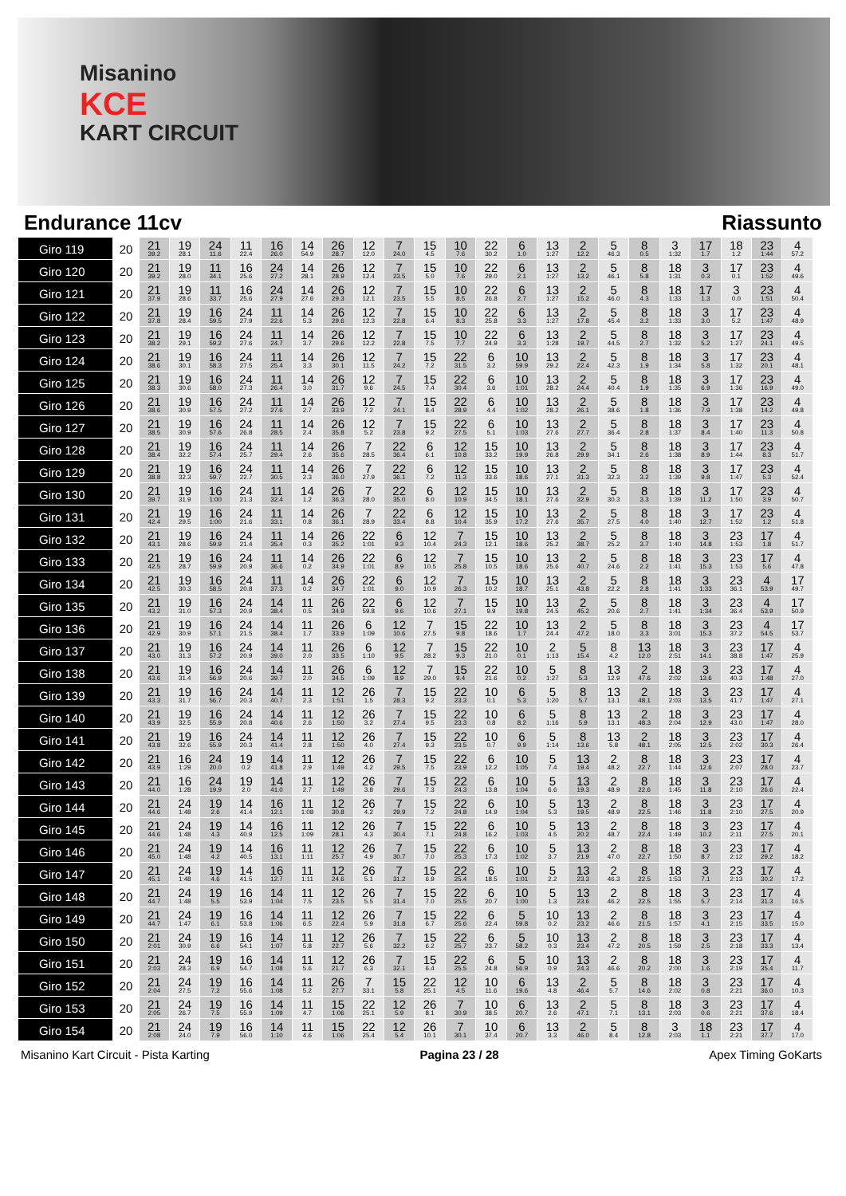Misanino
KCE
KART CIRCUIT
Endurance 11cv Riassunto
| Giro 119 | 20 | 21 39.2 | 19 28.1 | 24 11.6 | 11 22.4 | 16 26.0 | 14 54.9 | 26 28.7 | 12 12.0 | 7 24.0 | 15 4.5 | 10 7.6 | 22 30.2 | 6 1.0 | 13 1:27 | 2 12.2 | 5 46.3 | 8 0.5 | 3 1:32 | 17 1.7 | 18 1.2 | 23 1:44 | 4 57.2 |
| Giro 120 | 20 | 21 39.2 | 19 28.0 | 11 34.1 | 16 25.6 | 24 27.2 | 14 28.1 | 26 28.9 | 12 12.4 | 7 23.5 | 15 5.0 | 10 7.6 | 22 29.0 | 6 2.1 | 13 1:27 | 2 13.2 | 5 46.1 | 8 5.8 | 18 1:31 | 3 0.3 | 17 0.1 | 23 1:52 | 4 49.6 |
| Giro 121 | 20 | 21 37.9 | 19 28.6 | 11 33.7 | 16 25.6 | 24 27.9 | 14 27.6 | 26 29.3 | 12 12.1 | 7 23.5 | 15 5.5 | 10 8.5 | 22 26.8 | 6 2.7 | 13 1:27 | 2 15.2 | 5 46.0 | 8 4.3 | 18 1:33 | 17 1.3 | 3 0.0 | 23 1:51 | 4 50.4 |
| Giro 122 | 20 | 21 37.8 | 19 28.4 | 16 59.5 | 24 27.9 | 11 22.6 | 14 5.3 | 26 29.6 | 12 12.3 | 7 22.8 | 15 6.4 | 10 8.3 | 22 25.8 | 6 3.3 | 13 1:27 | 2 17.8 | 5 45.4 | 8 3.2 | 18 1:33 | 3 3.0 | 17 5.2 | 23 1:47 | 4 48.9 |
| Giro 123 | 20 | 21 38.2 | 19 29.1 | 16 59.2 | 24 27.6 | 11 24.7 | 14 3.7 | 26 29.6 | 12 12.2 | 7 22.8 | 15 7.5 | 10 7.7 | 22 24.9 | 6 3.3 | 13 1:28 | 2 19.7 | 5 44.5 | 8 2.7 | 18 1:32 | 3 5.2 | 17 1:27 | 23 24.1 | 4 49.5 |
| Giro 124 | 20 | 21 38.6 | 19 30.1 | 16 58.3 | 24 27.5 | 11 25.4 | 14 3.3 | 26 30.1 | 12 11.5 | 7 24.2 | 15 7.2 | 22 31.5 | 6 3.2 | 10 59.9 | 13 29.2 | 2 22.4 | 5 42.3 | 8 1.9 | 18 1:34 | 3 5.8 | 17 1:32 | 23 20.1 | 4 48.1 |
| Giro 125 | 20 | 21 38.3 | 19 30.6 | 16 58.0 | 24 27.3 | 11 26.4 | 14 3.0 | 26 31.7 | 12 9.6 | 7 24.5 | 15 7.4 | 22 30.4 | 6 3.6 | 10 1:01 | 13 28.2 | 2 24.4 | 5 40.4 | 8 1.9 | 18 1:35 | 3 6.9 | 17 1:36 | 23 16.9 | 4 49.0 |
| Giro 126 | 20 | 21 38.6 | 19 30.9 | 16 57.5 | 24 27.2 | 11 27.6 | 14 2.7 | 26 33.9 | 12 7.2 | 7 24.1 | 15 8.4 | 22 28.9 | 6 4.4 | 10 1:02 | 13 28.2 | 2 26.1 | 5 38.6 | 8 1.8 | 18 1:36 | 3 7.9 | 17 1:38 | 23 14.2 | 4 49.8 |
| Giro 127 | 20 | 21 38.5 | 19 30.9 | 16 57.6 | 24 26.8 | 11 28.5 | 14 2.4 | 26 35.8 | 12 5.2 | 7 23.8 | 15 9.2 | 22 27.5 | 6 5.1 | 10 1:03 | 13 27.6 | 2 27.7 | 5 36.4 | 8 2.8 | 18 1:37 | 3 8.4 | 17 1:40 | 23 11.3 | 4 50.8 |
| Giro 128 | 20 | 21 38.4 | 19 32.2 | 16 57.4 | 24 25.7 | 11 29.4 | 14 2.6 | 26 35.6 | 7 28.5 | 22 36.4 | 6 6.1 | 12 10.8 | 15 33.2 | 10 19.9 | 13 26.8 | 2 29.9 | 5 34.1 | 8 2.6 | 18 1:38 | 3 8.9 | 17 1:44 | 23 8.3 | 4 51.7 |
| Giro 129 | 20 | 21 38.8 | 19 32.3 | 16 59.7 | 24 22.7 | 11 30.5 | 14 2.3 | 26 36.0 | 7 27.9 | 22 36.1 | 6 7.2 | 12 11.3 | 15 33.6 | 10 18.6 | 13 27.1 | 2 31.3 | 5 32.3 | 8 3.2 | 18 1:39 | 3 9.8 | 17 1:47 | 23 5.3 | 4 52.4 |
| Giro 130 | 20 | 21 39.7 | 19 31.9 | 16 1:00 | 24 21.3 | 11 32.4 | 14 1.2 | 26 36.3 | 7 28.0 | 22 35.0 | 6 8.0 | 12 10.9 | 15 34.5 | 10 18.1 | 13 27.6 | 2 32.9 | 5 30.3 | 8 3.3 | 18 1:39 | 3 11.2 | 17 1:50 | 23 3.9 | 4 50.7 |
| Giro 131 | 20 | 21 42.4 | 19 29.5 | 16 1:00 | 24 21.6 | 11 33.1 | 14 0.8 | 26 36.1 | 7 28.9 | 22 33.4 | 6 8.8 | 12 10.4 | 15 35.9 | 10 17.2 | 13 27.6 | 2 35.7 | 5 27.5 | 8 4.0 | 18 1:40 | 3 12.7 | 17 1:52 | 23 1.2 | 4 51.8 |
| Giro 132 | 20 | 21 43.1 | 19 28.6 | 16 59.9 | 24 21.4 | 11 35.4 | 14 0.3 | 26 35.2 | 22 1:01 | 6 9.3 | 12 10.4 | 7 24.3 | 15 12.1 | 10 18.6 | 13 25.2 | 2 38.7 | 5 25.2 | 8 3.7 | 18 1:40 | 3 14.8 | 23 1:53 | 17 1.8 | 4 51.7 |
| Giro 133 | 20 | 21 42.5 | 19 28.7 | 16 59.9 | 24 20.9 | 11 36.6 | 14 0.2 | 26 34.9 | 22 1:01 | 6 8.9 | 12 10.5 | 7 25.8 | 15 10.5 | 10 18.6 | 13 25.6 | 2 40.7 | 5 24.6 | 8 2.2 | 18 1:41 | 3 15.3 | 23 1:53 | 17 5.6 | 4 47.8 |
| Giro 134 | 20 | 21 42.5 | 19 30.3 | 16 58.5 | 24 20.8 | 11 37.3 | 14 0.2 | 26 34.7 | 22 1:01 | 6 9.0 | 12 10.9 | 7 26.3 | 15 10.2 | 10 18.7 | 13 25.1 | 2 43.8 | 5 22.2 | 8 2.8 | 18 1:41 | 3 1:33 | 23 36.1 | 4 53.9 | 17 49.7 |
| Giro 135 | 20 | 21 43.2 | 19 31.0 | 16 57.3 | 24 20.9 | 14 38.4 | 11 0.5 | 26 34.9 | 22 59.8 | 6 9.6 | 12 10.6 | 7 27.1 | 15 9.9 | 10 19.8 | 13 24.5 | 2 45.2 | 5 20.6 | 8 2.7 | 18 1:41 | 3 1:34 | 23 36.4 | 4 53.9 | 17 50.9 |
| Giro 136 | 20 | 21 42.9 | 19 30.9 | 16 57.1 | 24 21.5 | 14 38.4 | 11 1.7 | 26 33.9 | 6 1:09 | 12 10.6 | 7 27.5 | 15 9.8 | 22 18.6 | 10 1.7 | 13 24.4 | 2 47.2 | 5 18.0 | 8 3.3 | 18 3:01 | 3 15.3 | 23 37.2 | 4 54.5 | 17 53.7 |
| Giro 137 | 20 | 21 43.0 | 19 31.3 | 16 57.2 | 24 20.9 | 14 39.0 | 11 2.0 | 26 33.5 | 6 1:10 | 12 9.5 | 7 28.2 | 15 9.3 | 22 21.0 | 10 0.1 | 2 1:13 | 5 15.4 | 8 4.2 | 13 12.0 | 18 2:51 | 3 14.1 | 23 38.8 | 17 1:47 | 4 25.9 |
| Giro 138 | 20 | 21 43.6 | 19 31.4 | 16 56.9 | 24 20.6 | 14 39.7 | 11 2.0 | 26 34.5 | 6 1:09 | 12 8.9 | 7 29.0 | 15 9.4 | 22 21.6 | 10 0.2 | 5 1:27 | 8 5.3 | 13 12.9 | 2 47.6 | 18 2:02 | 3 13.6 | 23 40.3 | 17 1:48 | 4 27.0 |
| Giro 139 | 20 | 21 43.3 | 19 31.7 | 16 56.7 | 24 20.3 | 14 40.7 | 11 2.3 | 12 1:51 | 26 1.5 | 7 28.3 | 15 9.2 | 22 23.3 | 10 0.1 | 6 5.3 | 5 1:20 | 8 5.7 | 13 13.1 | 2 48.1 | 18 2:03 | 3 13.5 | 23 41.7 | 17 1:47 | 4 27.1 |
| Giro 140 | 20 | 21 43.9 | 19 32.5 | 16 55.9 | 24 20.8 | 14 40.6 | 11 2.6 | 12 1:50 | 26 3.2 | 7 27.4 | 15 9.5 | 22 23.3 | 10 0.8 | 6 8.2 | 5 1:16 | 8 5.9 | 13 13.1 | 2 48.3 | 18 2:04 | 3 12.9 | 23 43.0 | 17 1:47 | 4 28.0 |
| Giro 141 | 20 | 21 43.8 | 19 32.6 | 16 55.9 | 24 20.3 | 14 41.4 | 11 2.8 | 12 1:50 | 26 4.0 | 7 27.4 | 15 9.3 | 22 23.5 | 10 0.7 | 6 9.9 | 5 1:14 | 8 13.6 | 13 5.8 | 2 48.1 | 18 2:05 | 3 12.5 | 23 2:02 | 17 30.3 | 4 26.4 |
| Giro 142 | 20 | 21 43.9 | 16 1:29 | 24 20.0 | 19 0.2 | 14 41.8 | 11 2.9 | 12 1:49 | 26 4.2 | 7 29.5 | 15 7.5 | 22 23.9 | 6 12.2 | 10 1:05 | 5 7.4 | 13 19.4 | 2 48.2 | 8 22.7 | 18 1:44 | 3 12.6 | 23 2:07 | 17 28.0 | 4 23.7 |
| Giro 143 | 20 | 21 44.0 | 16 1:28 | 24 19.9 | 19 2.0 | 14 41.0 | 11 2.7 | 12 1:49 | 26 3.8 | 7 29.6 | 15 7.3 | 22 24.3 | 6 13.8 | 10 1:04 | 5 6.6 | 13 19.3 | 2 48.9 | 8 22.6 | 18 1:45 | 3 11.8 | 23 2:10 | 17 26.6 | 4 22.4 |
| Giro 144 | 20 | 21 44.6 | 24 1:48 | 19 2.6 | 14 41.4 | 16 12.1 | 11 1:08 | 12 30.8 | 26 4.2 | 7 29.9 | 15 7.2 | 22 24.8 | 6 14.9 | 10 1:04 | 5 5.3 | 13 19.5 | 2 48.9 | 8 22.5 | 18 1:46 | 3 11.8 | 23 2:10 | 17 27.5 | 4 20.9 |
| Giro 145 | 20 | 21 44.6 | 24 1:48 | 19 4.3 | 14 40.9 | 16 12.5 | 11 1:09 | 12 28.1 | 26 4.3 | 7 30.4 | 15 7.1 | 22 24.8 | 6 16.2 | 10 1:03 | 5 4.5 | 13 20.2 | 2 48.7 | 8 22.4 | 18 1:49 | 3 10.2 | 23 2:11 | 17 27.5 | 4 20.1 |
| Giro 146 | 20 | 21 45.0 | 24 1:48 | 19 4.2 | 14 40.5 | 16 13.1 | 11 1:11 | 12 25.7 | 26 4.9 | 7 30.7 | 15 7.0 | 22 25.3 | 6 17.3 | 10 1:02 | 5 3.7 | 13 21.9 | 2 47.0 | 8 22.7 | 18 1:50 | 3 8.7 | 23 2:12 | 17 29.2 | 4 18.2 |
| Giro 147 | 20 | 21 45.1 | 24 1:48 | 19 4.6 | 14 41.5 | 16 12.7 | 11 1:11 | 12 24.6 | 26 5.1 | 7 31.2 | 15 6.9 | 22 25.4 | 6 18.5 | 10 1:01 | 5 2.2 | 13 23.3 | 2 46.3 | 8 22.5 | 18 1:53 | 3 7.1 | 23 2:13 | 17 30.2 | 4 17.2 |
| Giro 148 | 20 | 21 44.7 | 24 1:48 | 19 5.5 | 16 53.9 | 14 1:04 | 11 7.5 | 12 23.5 | 26 5.5 | 7 31.4 | 15 7.0 | 22 25.5 | 6 20.7 | 10 1:00 | 5 1.3 | 13 23.6 | 2 46.2 | 8 22.5 | 18 1:55 | 3 5.7 | 23 2:14 | 17 31.3 | 4 16.5 |
| Giro 149 | 20 | 21 44.7 | 24 1:47 | 19 6.1 | 16 53.8 | 14 1:06 | 11 6.5 | 12 22.4 | 26 5.9 | 7 31.8 | 15 6.7 | 22 25.6 | 6 22.4 | 5 59.8 | 10 0.2 | 13 23.2 | 2 46.6 | 8 21.5 | 18 1:57 | 3 4.1 | 23 2:15 | 17 33.5 | 4 15.0 |
| Giro 150 | 20 | 21 2:01 | 24 30.9 | 19 6.6 | 16 54.1 | 14 1:07 | 11 5.8 | 12 22.7 | 26 5.6 | 7 32.2 | 15 6.2 | 22 25.7 | 6 23.7 | 5 58.2 | 10 0.3 | 13 23.4 | 2 47.2 | 8 20.5 | 18 1:59 | 3 2.5 | 23 2:18 | 17 33.3 | 4 13.4 |
| Giro 151 | 20 | 21 2:03 | 24 28.3 | 19 6.9 | 16 54.7 | 14 1:08 | 11 5.6 | 12 21.7 | 26 6.3 | 7 32.1 | 15 6.4 | 22 25.5 | 6 24.8 | 5 56.9 | 10 0.9 | 13 24.3 | 2 46.6 | 8 20.2 | 18 2:00 | 3 1.6 | 23 2:19 | 17 35.4 | 4 11.7 |
| Giro 152 | 20 | 21 2:04 | 24 27.5 | 19 7.2 | 16 55.6 | 14 1:08 | 11 5.2 | 26 27.7 | 7 33.1 | 15 5.8 | 22 25.1 | 12 4.5 | 10 11.6 | 6 19.6 | 13 4.8 | 2 46.4 | 5 5.7 | 8 14.6 | 18 2:02 | 3 0.8 | 23 2:21 | 17 36.0 | 4 10.3 |
| Giro 153 | 20 | 21 2:05 | 24 26.7 | 19 7.5 | 16 55.9 | 14 1:09 | 11 4.7 | 15 1:06 | 22 25.1 | 12 5.9 | 26 8.1 | 7 30.9 | 10 38.5 | 6 20.7 | 13 2.6 | 2 47.1 | 5 7.1 | 8 13.1 | 18 2:03 | 3 0.6 | 23 2:21 | 17 37.6 | 4 18.4 |
| Giro 154 | 20 | 21 2:08 | 24 24.0 | 19 7.9 | 16 56.0 | 14 1:10 | 11 4.6 | 15 1:06 | 22 25.4 | 12 5.4 | 26 10.1 | 7 30.1 | 10 37.4 | 6 20.7 | 13 3.3 | 2 46.0 | 5 8.4 | 8 12.8 | 3 2:03 | 18 1.1 | 23 2:21 | 17 37.7 | 4 17.0 |
Misanino Kart Circuit - Pista Karting Pagina 23 / 28 Apex Timing GoKarts